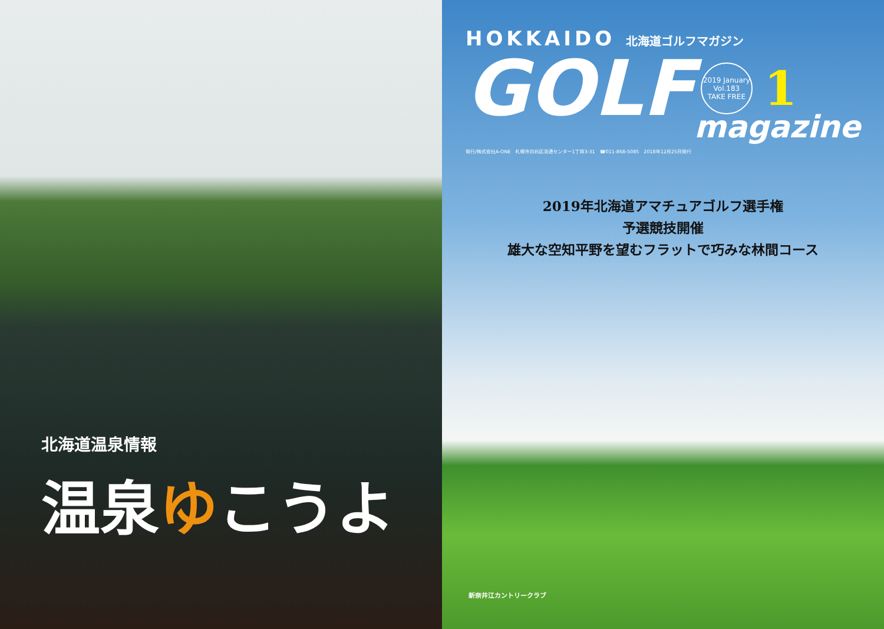北海道温泉情報
温泉ゆこうよ
HOKKAIDO 北海道ゴルフマガジン
GOLF
2019 January
Vol.183
TAKE FREE
1
magazine
発行/株式会社A-ONE　札幌市白石区流通センター1丁目3-31　☎011-868-5085　2018年12月25日発行
2019年北海道アマチュアゴルフ選手権
予選競技開催
雄大な空知平野を望むフラットで巧みな林間コース
新奈井江カントリークラブ